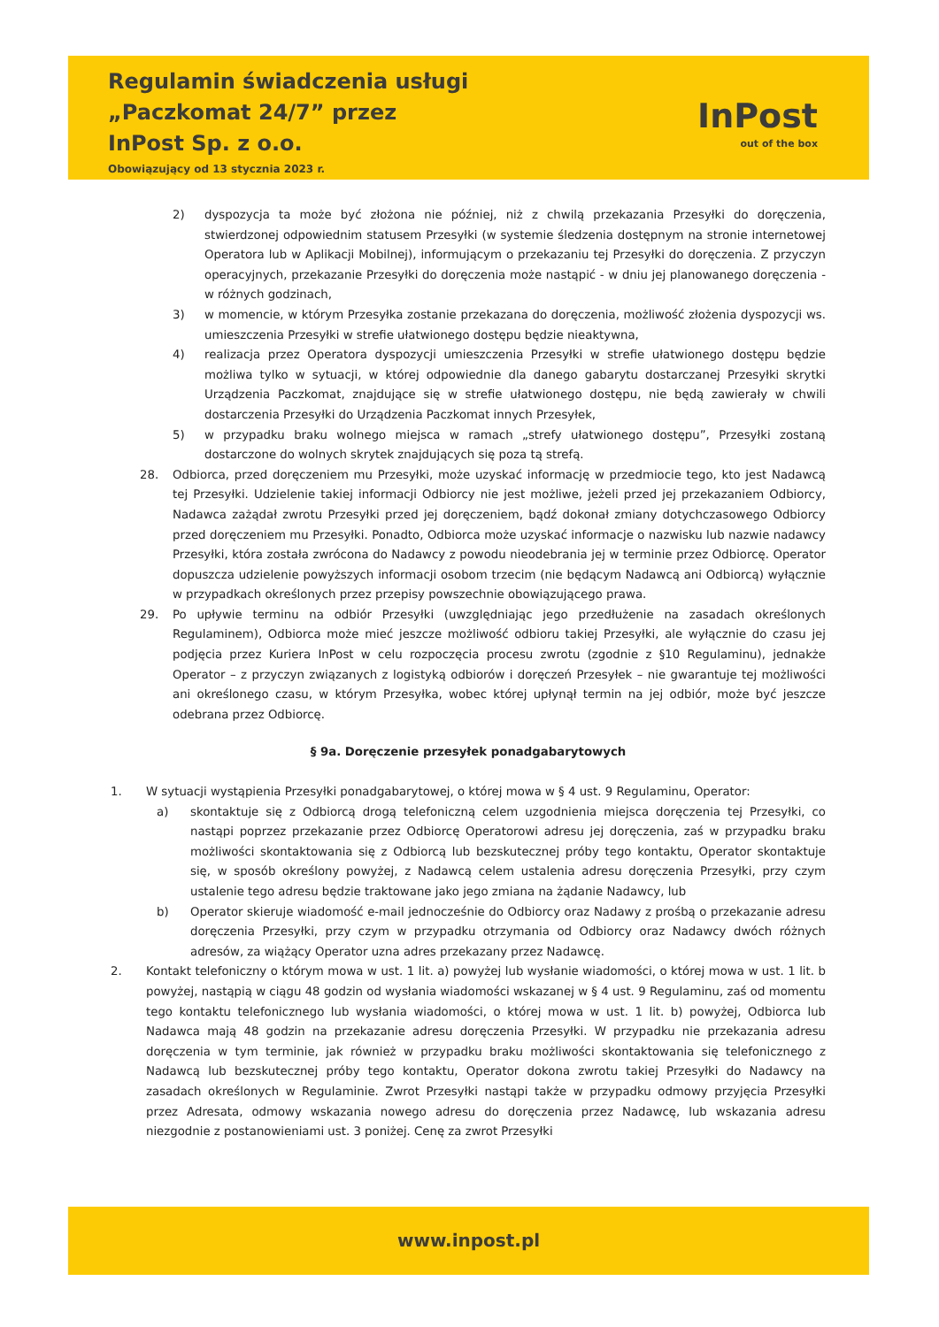Regulamin świadczenia usługi
„Paczkomat 24/7” przez
InPost Sp. z o.o.
Obowiązujący od 13 stycznia 2023 r.
InPost
out of the box
2) dyspozycja ta może być złożona nie później, niż z chwilą przekazania Przesyłki do doręczenia, stwierdzonej odpowiednim statusem Przesyłki (w systemie śledzenia dostępnym na stronie internetowej Operatora lub w Aplikacji Mobilnej), informującym o przekazaniu tej Przesyłki do doręczenia. Z przyczyn operacyjnych, przekazanie Przesyłki do doręczenia może nastąpić - w dniu jej planowanego doręczenia - w różnych godzinach,
3) w momencie, w którym Przesyłka zostanie przekazana do doręczenia, możliwość złożenia dyspozycji ws. umieszczenia Przesyłki w strefie ułatwionego dostępu będzie nieaktywna,
4) realizacja przez Operatora dyspozycji umieszczenia Przesyłki w strefie ułatwionego dostępu będzie możliwa tylko w sytuacji, w której odpowiednie dla danego gabarytu dostarczanej Przesyłki skrytki Urządzenia Paczkomat, znajdujące się w strefie ułatwionego dostępu, nie będą zawierały w chwili dostarczenia Przesyłki do Urządzenia Paczkomat innych Przesyłek,
5) w przypadku braku wolnego miejsca w ramach „strefy ułatwionego dostępu”, Przesyłki zostaną dostarczone do wolnych skrytek znajdujących się poza tą strefą.
28. Odbiorca, przed doręczeniem mu Przesyłki, może uzyskać informację w przedmiocie tego, kto jest Nadawcą tej Przesyłki. Udzielenie takiej informacji Odbiorcy nie jest możliwe, jeżeli przed jej przekazaniem Odbiorcy, Nadawca zażądał zwrotu Przesyłki przed jej doręczeniem, bądź dokonał zmiany dotychczasowego Odbiorcy przed doręczeniem mu Przesyłki. Ponadto, Odbiorca może uzyskać informacje o nazwisku lub nazwie nadawcy Przesyłki, która została zwrócona do Nadawcy z powodu nieodebrania jej w terminie przez Odbiorcę. Operator dopuszcza udzielenie powyższych informacji osobom trzecim (nie będącym Nadawcą ani Odbiorcą) wyłącznie w przypadkach określonych przez przepisy powszechnie obowiązującego prawa.
29. Po upływie terminu na odbiór Przesyłki (uwzględniając jego przedłużenie na zasadach określonych Regulaminem), Odbiorca może mieć jeszcze możliwość odbioru takiej Przesyłki, ale wyłącznie do czasu jej podjęcia przez Kuriera InPost w celu rozpoczęcia procesu zwrotu (zgodnie z §10 Regulaminu), jednakże Operator – z przyczyn związanych z logistyką odbiorów i doręczeń Przesyłek – nie gwarantuje tej możliwości ani określonego czasu, w którym Przesyłka, wobec której upłynął termin na jej odbiór, może być jeszcze odebrana przez Odbiorcę.
§ 9a. Doręczenie przesyłek ponadgabarytowych
1. W sytuacji wystąpienia Przesyłki ponadgabarytowej, o której mowa w § 4 ust. 9 Regulaminu, Operator:
a) skontaktuje się z Odbiorcą drogą telefoniczną celem uzgodnienia miejsca doręczenia tej Przesyłki, co nastąpi poprzez przekazanie przez Odbiorcę Operatorowi adresu jej doręczenia, zaś w przypadku braku możliwości skontaktowania się z Odbiorcą lub bezskutecznej próby tego kontaktu, Operator skontaktuje się, w sposób określony powyżej, z Nadawcą celem ustalenia adresu doręczenia Przesyłki, przy czym ustalenie tego adresu będzie traktowane jako jego zmiana na żądanie Nadawcy, lub
b) Operator skieruje wiadomość e-mail jednocześnie do Odbiorcy oraz Nadawy z prośbą o przekazanie adresu doręczenia Przesyłki, przy czym w przypadku otrzymania od Odbiorcy oraz Nadawcy dwóch różnych adresów, za wiążący Operator uzna adres przekazany przez Nadawcę.
2. Kontakt telefoniczny o którym mowa w ust. 1 lit. a) powyżej lub wysłanie wiadomości, o której mowa w ust. 1 lit. b powyżej, nastąpią w ciągu 48 godzin od wysłania wiadomości wskazanej w § 4 ust. 9 Regulaminu, zaś od momentu tego kontaktu telefonicznego lub wysłania wiadomości, o której mowa w ust. 1 lit. b) powyżej, Odbiorca lub Nadawca mają 48 godzin na przekazanie adresu doręczenia Przesyłki. W przypadku nie przekazania adresu doręczenia w tym terminie, jak również w przypadku braku możliwości skontaktowania się telefonicznego z Nadawcą lub bezskutecznej próby tego kontaktu, Operator dokona zwrotu takiej Przesyłki do Nadawcy na zasadach określonych w Regulaminie. Zwrot Przesyłki nastąpi także w przypadku odmowy przyjęcia Przesyłki przez Adresata, odmowy wskazania nowego adresu do doręczenia przez Nadawcę, lub wskazania adresu niezgodnie z postanowieniami ust. 3 poniżej. Cenę za zwrot Przesyłki
www.inpost.pl